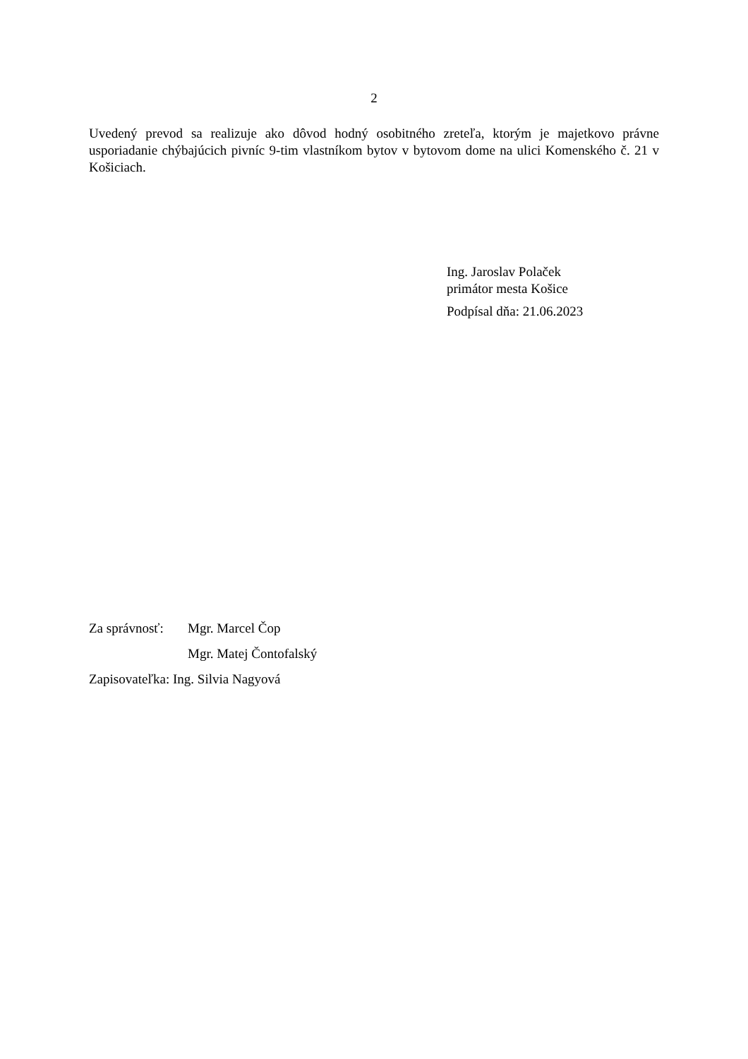2
Uvedený prevod sa realizuje ako dôvod hodný osobitného zreteľa, ktorým je majetkovo právne usporiadanie chýbajúcich pivníc 9-tim vlastníkom bytov v bytovom dome na ulici Komenského č. 21 v Košiciach.
Ing. Jaroslav Polaček
primátor mesta Košice
Podpísal dňa: 21.06.2023
| Za správnosť: | Mgr. Marcel Čop |
| | Mgr. Matej Čontofalský |
Zapisovateľka: Ing. Silvia Nagyová